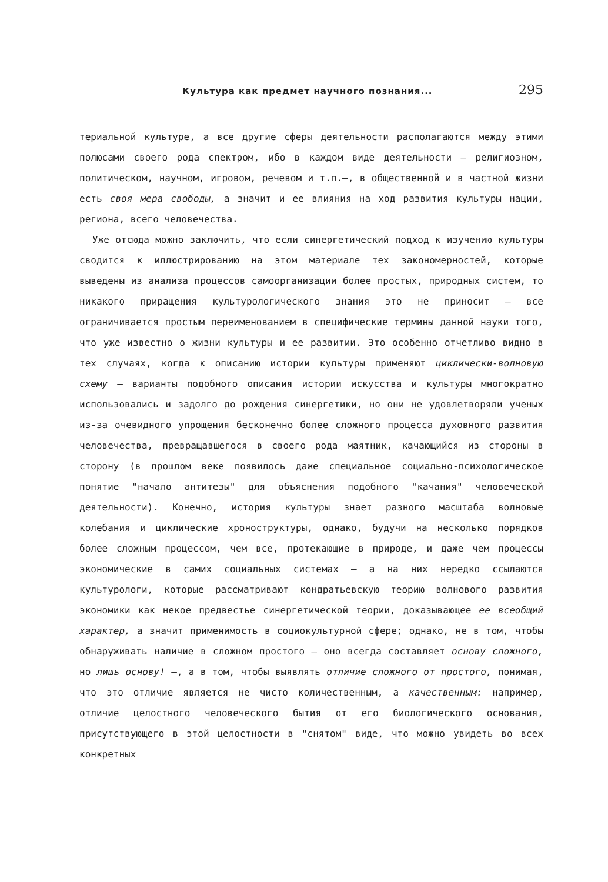Культура как предмет научного познания... 295
териальной культуре, а все другие сферы деятельности располагаются между этими полюсами своего рода спектром, ибо в каждом виде деятельности — религиозном, политическом, научном, игровом, речевом и т.п.—, в общественной и в частной жизни есть своя мера свободы, а значит и ее влияния на ход развития культуры нации, региона, всего человечества.
Уже отсюда можно заключить, что если синергетический подход к изучению культуры сводится к иллюстрированию на этом материале тех закономерностей, которые выведены из анализа процессов самоорганизации более простых, природных систем, то никакого приращения культурологического знания это не приносит — все ограничивается простым переименованием в специфические термины данной науки того, что уже известно о жизни культуры и ее развитии. Это особенно отчетливо видно в тех случаях, когда к описанию истории культуры применяют циклически-волновую схему — варианты подобного описания истории искусства и культуры многократно использовались и задолго до рождения синергетики, но они не удовлетворяли ученых из-за очевидного упрощения бесконечно более сложного процесса духовного развития человечества, превращавшегося в своего рода маятник, качающийся из стороны в сторону (в прошлом веке появилось даже специальное социально-психологическое понятие "начало антитезы" для объяснения подобного "качания" человеческой деятельности). Конечно, история культуры знает разного масштаба волновые колебания и циклические хроноструктуры, однако, будучи на несколько порядков более сложным процессом, чем все, протекающие в природе, и даже чем процессы экономические в самих социальных системах — а на них нередко ссылаются культурологи, которые рассматривают кондратьевскую теорию волнового развития экономики как некое предвестье синергетической теории, доказывающее ее всеобщий характер, а значит применимость в социокультурной сфере; однако, не в том, чтобы обнаруживать наличие в сложном простого — оно всегда составляет основу сложного, но лишь основу! —, а в том, чтобы выявлять отличие сложного от простого, понимая, что это отличие является не чисто количественным, а качественным: например, отличие целостного человеческого бытия от его биологического основания, присутствующего в этой целостности в "снятом" виде, что можно увидеть во всех конкретных